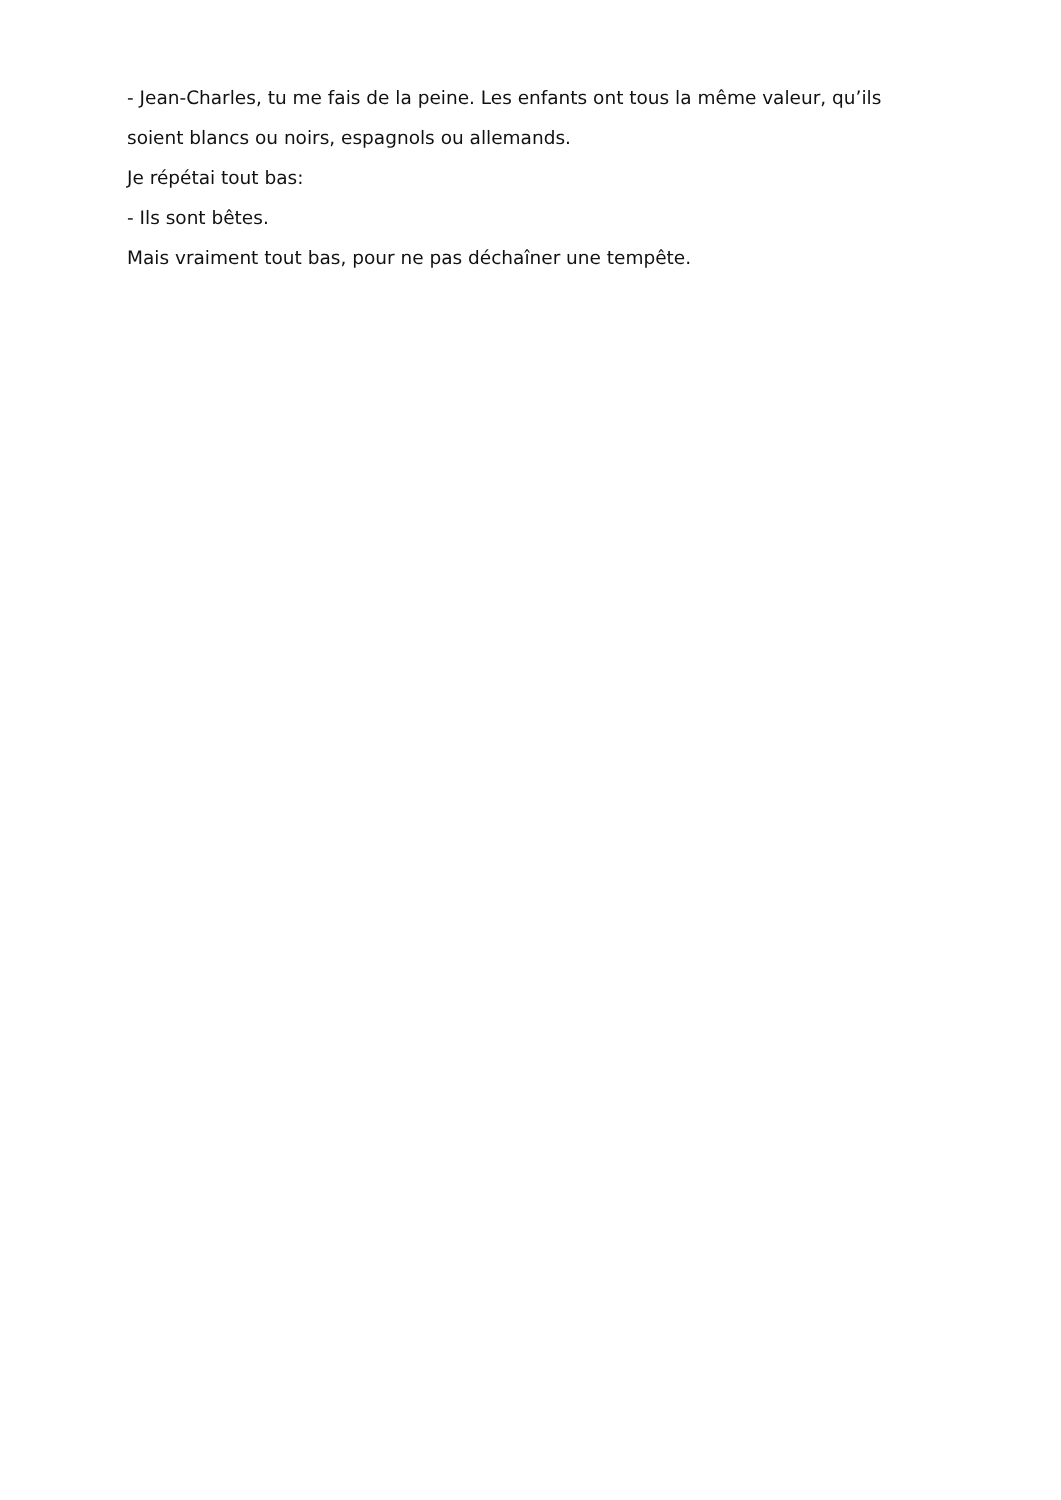- Jean-Charles, tu me fais de la peine. Les enfants ont tous la même valeur, qu’ils soient blancs ou noirs, espagnols ou allemands.
Je répétai tout bas:
- Ils sont bêtes.
Mais vraiment tout bas, pour ne pas déchaîner une tempête.